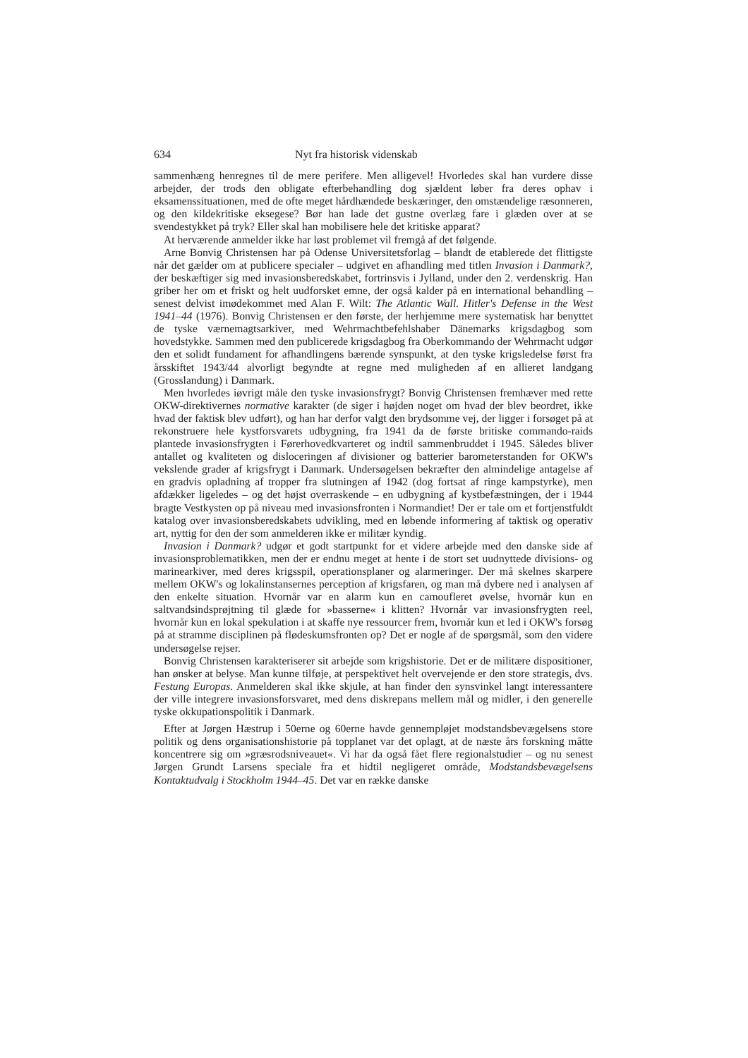634 Nyt fra historisk videnskab
sammenhæng henregnes til de mere perifere. Men alligevel! Hvorledes skal han vurdere disse arbejder, der trods den obligate efterbehandling dog sjældent løber fra deres ophav i eksamenssituationen, med de ofte meget hårdhændede beskæringer, den omstændelige ræsonneren, og den kildekritiske eksegese? Bør han lade det gustne overlæg fare i glæden over at se svendestykket på tryk? Eller skal han mobilisere hele det kritiske apparat?
At herværende anmelder ikke har løst problemet vil fremgå af det følgende.
Arne Bonvig Christensen har på Odense Universitetsforlag – blandt de etablerede det flittigste når det gælder om at publicere specialer – udgivet en afhandling med titlen Invasion i Danmark?, der beskæftiger sig med invasionsberedskabet, fortrinsvis i Jylland, under den 2. verdenskrig. Han griber her om et friskt og helt uudforsket emne, der også kalder på en international behandling – senest delvist imødekommet med Alan F. Wilt: The Atlantic Wall. Hitler's Defense in the West 1941–44 (1976). Bonvig Christensen er den første, der herhjemme mere systematisk har benyttet de tyske værnemagtsarkiver, med Wehrmachtbefehlshaber Dänemarks krigsdagbog som hovedstykke. Sammen med den publicerede krigsdagbog fra Oberkommando der Wehrmacht udgør den et solidt fundament for afhandlingens bærende synspunkt, at den tyske krigsledelse først fra årsskiftet 1943/44 alvorligt begyndte at regne med muligheden af en allieret landgang (Grosslandung) i Danmark.
Men hvorledes iøvrigt måle den tyske invasionsfrygt? Bonvig Christensen fremhæver med rette OKW-direktivernes normative karakter (de siger i højden noget om hvad der blev beordret, ikke hvad der faktisk blev udført), og han har derfor valgt den brydsomme vej, der ligger i forsøget på at rekonstruere hele kystforsvarets udbygning, fra 1941 da de første britiske commando-raids plantede invasionsfrygten i Førerhovedkvarteret og indtil sammenbruddet i 1945. Således bliver antallet og kvaliteten og disloceringen af divisioner og batterier barometerstanden for OKW's vekslende grader af krigsfrygt i Danmark. Undersøgelsen bekræfter den almindelige antagelse af en gradvis opladning af tropper fra slutningen af 1942 (dog fortsat af ringe kampstyrke), men afdækker ligeledes – og det højst overraskende – en udbygning af kystbefæstningen, der i 1944 bragte Vestkysten op på niveau med invasionsfronten i Normandiet! Der er tale om et fortjenstfuldt katalog over invasionsberedskabets udvikling, med en løbende informering af taktisk og operativ art, nyttig for den der som anmelderen ikke er militær kyndig.
Invasion i Danmark? udgør et godt startpunkt for et videre arbejde med den danske side af invasionsproblematikken, men der er endnu meget at hente i de stort set uudnyttede divisions- og marinearkiver, med deres krigsspil, operationsplaner og alarmeringer. Der må skelnes skarpere mellem OKW's og lokalinstansernes perception af krigsfaren, og man må dybere ned i analysen af den enkelte situation. Hvornår var en alarm kun en camoufleret øvelse, hvornår kun en saltvandsindsprøjtning til glæde for »basserne« i klitten? Hvornår var invasionsfrygten reel, hvornår kun en lokal spekulation i at skaffe nye ressourcer frem, hvornår kun et led i OKW's forsøg på at stramme disciplinen på flødeskumsfronten op? Det er nogle af de spørgsmål, som den videre undersøgelse rejser.
Bonvig Christensen karakteriserer sit arbejde som krigshistorie. Det er de militære dispositioner, han ønsker at belyse. Man kunne tilføje, at perspektivet helt overvejende er den store strategis, dvs. Festung Europas. Anmelderen skal ikke skjule, at han finder den synsvinkel langt interessantere der ville integrere invasionsforsvaret, med dens diskrepans mellem mål og midler, i den generelle tyske okkupationspolitik i Danmark.
Efter at Jørgen Hæstrup i 50erne og 60erne havde gennempløjet modstandsbevægelsens store politik og dens organisationshistorie på topplanet var det oplagt, at de næste års forskning måtte koncentrere sig om »græsrodsniveauet«. Vi har da også fået flere regionalstudier – og nu senest Jørgen Grundt Larsens speciale fra et hidtil negligeret område, Modstandsbevægelsens Kontaktudvalg i Stockholm 1944–45. Det var en række danske